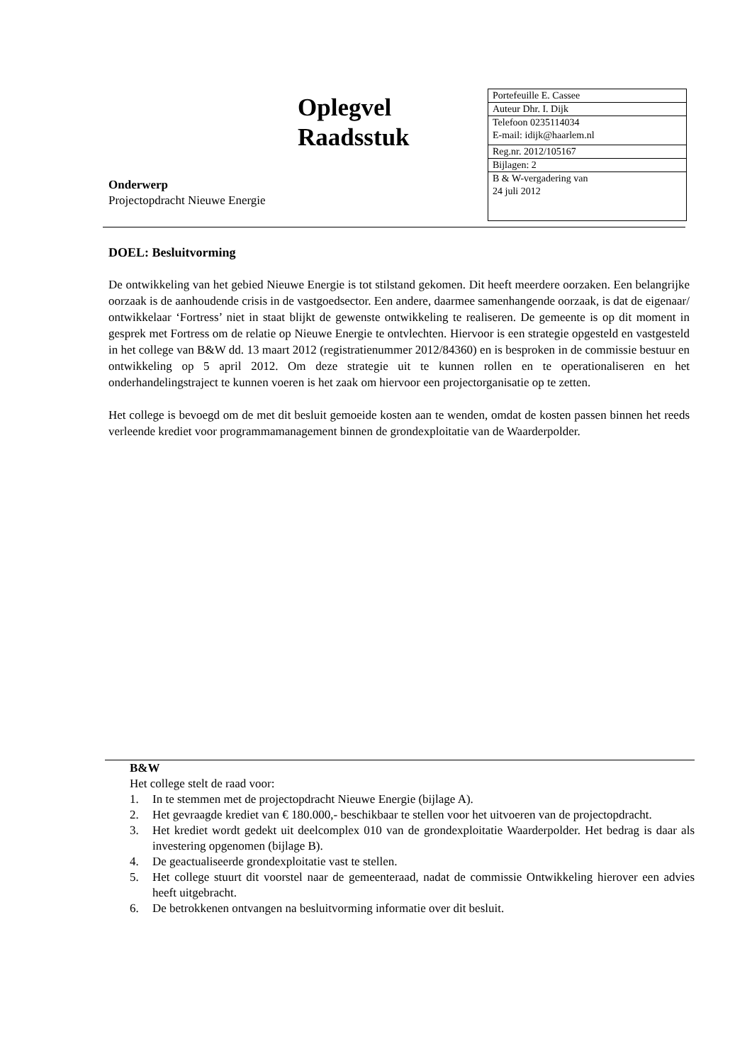Oplegvel
Raadsstuk
Onderwerp
Projectopdracht Nieuwe Energie
| Portefeuille E. Cassee |
| Auteur Dhr. I. Dijk |
| Telefoon 0235114034 E-mail: idijk@haarlem.nl |
| Reg.nr. 2012/105167 |
| Bijlagen: 2 |
| B & W-vergadering van 24 juli 2012 |
DOEL: Besluitvorming
De ontwikkeling van het gebied Nieuwe Energie is tot stilstand gekomen. Dit heeft meerdere oorzaken. Een belangrijke oorzaak is de aanhoudende crisis in de vastgoedsector. Een andere, daarmee samenhangende oorzaak, is dat de eigenaar/ ontwikkelaar ‘Fortress’ niet in staat blijkt de gewenste ontwikkeling te realiseren. De gemeente is op dit moment in gesprek met Fortress om de relatie op Nieuwe Energie te ontvlechten. Hiervoor is een strategie opgesteld en vastgesteld in het college van B&W dd. 13 maart 2012 (registratienummer 2012/84360) en is besproken in de commissie bestuur en ontwikkeling op 5 april 2012. Om deze strategie uit te kunnen rollen en te operationaliseren en het onderhandelingstraject te kunnen voeren is het zaak om hiervoor een projectorganisatie op te zetten.
Het college is bevoegd om de met dit besluit gemoeide kosten aan te wenden, omdat de kosten passen binnen het reeds verleende krediet voor programmamanagement binnen de grondexploitatie van de Waarderpolder.
B&W
Het college stelt de raad voor:
1. In te stemmen met de projectopdracht Nieuwe Energie (bijlage A).
2. Het gevraagde krediet van € 180.000,- beschikbaar te stellen voor het uitvoeren van de projectopdracht.
3. Het krediet wordt gedekt uit deelcomplex 010 van de grondexploitatie Waarderpolder. Het bedrag is daar als investering opgenomen (bijlage B).
4. De geactualiseerde grondexploitatie vast te stellen.
5. Het college stuurt dit voorstel naar de gemeenteraad, nadat de commissie Ontwikkeling hierover een advies heeft uitgebracht.
6. De betrokkenen ontvangen na besluitvorming informatie over dit besluit.